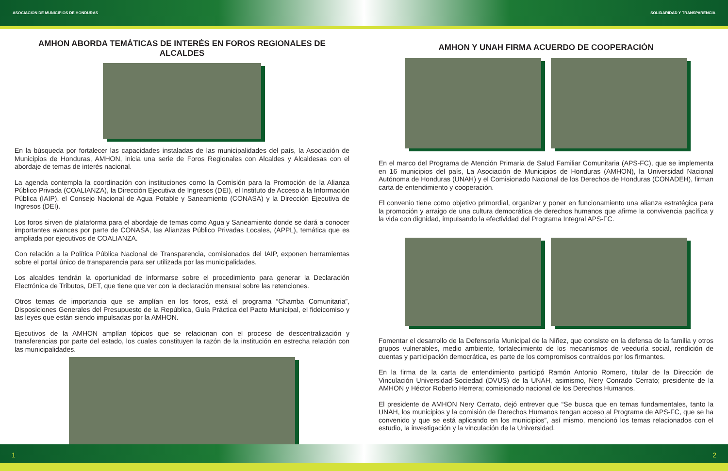ASOCIACIÓN DE MUNICIPIOS DE HONDURAS
AMHON ABORDA TEMÁTICAS DE INTERÉS EN FOROS REGIONALES DE ALCALDES
En la búsqueda por fortalecer las capacidades instaladas de las municipalidades del país, la Asociación de Municipios de Honduras, AMHON, inicia una serie de Foros Regionales con Alcaldes y Alcaldesas con el abordaje de temas de interés nacional.
La agenda contempla la coordinación con instituciones como la Comisión para la Promoción de la Alianza Público Privada (COALIANZA), la Dirección Ejecutiva de Ingresos (DEI), el Instituto de Acceso a la Información Pública (IAIP), el Consejo Nacional de Agua Potable y Saneamiento (CONASA) y la Dirección Ejecutiva de Ingresos (DEI).
Los foros sirven de plataforma para el abordaje de temas como Agua y Saneamiento donde se dará a conocer importantes avances por parte de CONASA, las Alianzas Público Privadas Locales, (APPL), temática que es ampliada por ejecutivos de COALIANZA.
Con relación a la Política Pública Nacional de Transparencia, comisionados del IAIP, exponen herramientas sobre el portal único de transparencia para ser utilizada por las municipalidades.
Los alcaldes tendrán la oportunidad de informarse sobre el procedimiento para generar la Declaración Electrónica de Tributos, DET, que tiene que ver con la declaración mensual sobre las retenciones.
Otros temas de importancia que se amplían en los foros, está el programa “Chamba Comunitaria”, Disposiciones Generales del Presupuesto de la República, Guía Práctica del Pacto Municipal, el fideicomiso y las leyes que están siendo impulsadas por la AMHON.
Ejecutivos de la AMHON amplían tópicos que se relacionan con el proceso de descentralización y transferencias por parte del estado, los cuales constituyen la razón de la institución en estrecha relación con las municipalidades.
1
SOLIDARIDAD Y TRANSPARENCIA
AMHON Y UNAH FIRMA ACUERDO DE COOPERACIÓN
En el marco del Programa de Atención Primaria de Salud Familiar Comunitaria (APS-FC), que se implementa en 16 municipios del país, La Asociación de Municipios de Honduras (AMHON), la Universidad Nacional Autónoma de Honduras (UNAH) y el Comisionado Nacional de los Derechos de Honduras (CONADEH), firman carta de entendimiento y cooperación.
El convenio tiene como objetivo primordial, organizar y poner en funcionamiento una alianza estratégica para la promoción y arraigo de una cultura democrática de derechos humanos que afirme la convivencia pacífica y la vida con dignidad, impulsando la efectividad del Programa Integral APS-FC.
Fomentar el desarrollo de la Defensoría Municipal de la Niñez, que consiste en la defensa de la familia y otros grupos vulnerables, medio ambiente, fortalecimiento de los mecanismos de veeduría social, rendición de cuentas y participación democrática, es parte de los compromisos contraídos por los firmantes.
En la firma de la carta de entendimiento participó Ramón Antonio Romero, titular de la Dirección de Vinculación Universidad-Sociedad (DVUS) de la UNAH, asimismo, Nery Conrado Cerrato; presidente de la AMHON y Héctor Roberto Herrera; comisionado nacional de los Derechos Humanos.
El presidente de AMHON Nery Cerrato, dejó entrever que “Se busca que en temas fundamentales, tanto la UNAH, los municipios y la comisión de Derechos Humanos tengan acceso al Programa de APS-FC, que se ha convenido y que se está aplicando en los municipios”, así mismo, mencionó los temas relacionados con el estudio, la investigación y la vinculación de la Universidad.
2